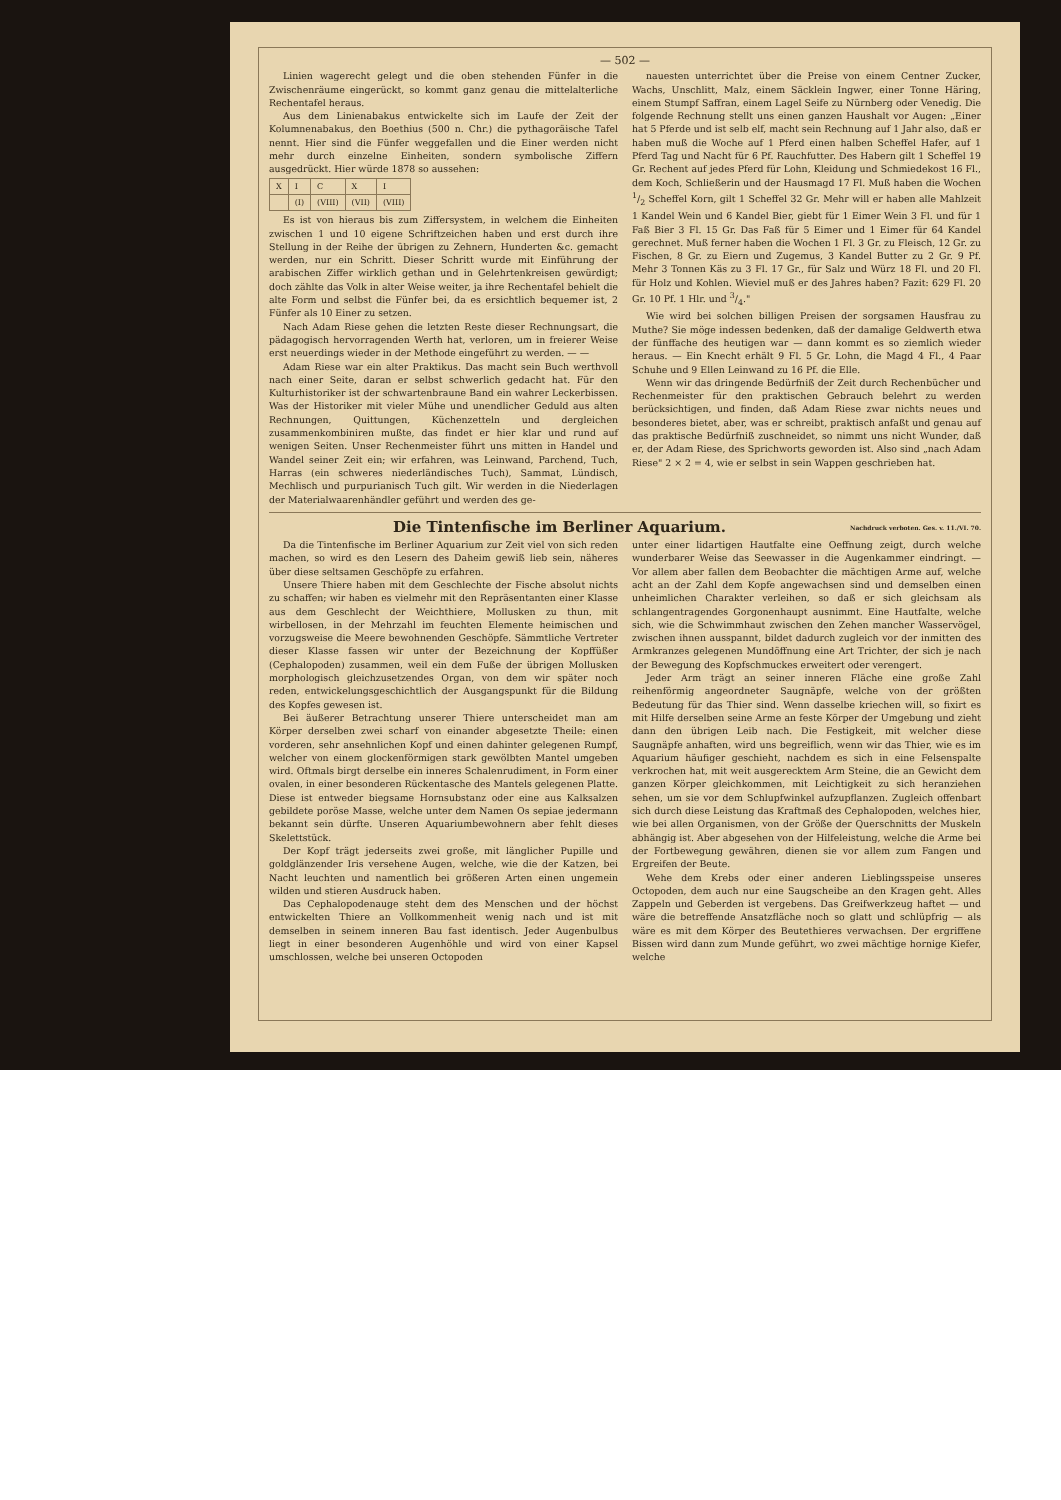— 502 —
Linien wagerecht gelegt und die oben stehenden Fünfer in die Zwischenräume eingerückt, so kommt ganz genau die mittelalterliche Rechentafel heraus.
Aus dem Linienabakus entwickelte sich im Laufe der Zeit der Kolumnenabakus, den Boethius (500 n. Chr.) die pythagoräische Tafel nennt. Hier sind die Fünfer weggefallen und die Einer werden nicht mehr durch einzelne Einheiten, sondern symbolische Ziffern ausgedrückt. Hier würde 1878 so aussehen:
| X | I | C | X | I |
| | (I) | (VIII) | (VII) | (VIII) |
Es ist von hieraus bis zum Ziffersystem, in welchem die Einheiten zwischen 1 und 10 eigene Schriftzeichen haben und erst durch ihre Stellung in der Reihe der übrigen zu Zehnern, Hunderten &c. gemacht werden, nur ein Schritt. Dieser Schritt wurde mit Einführung der arabischen Ziffer wirklich gethan und in Gelehrtenkreisen gewürdigt; doch zählte das Volk in alter Weise weiter, ja ihre Rechentafel behielt die alte Form und selbst die Fünfer bei, da es ersichtlich bequemer ist, 2 Fünfer als 10 Einer zu setzen.
Nach Adam Riese gehen die letzten Reste dieser Rechnungsart, die pädagogisch hervorragenden Werth hat, verloren, um in freierer Weise erst neuerdings wieder in der Methode eingeführt zu werden. — —
Adam Riese war ein alter Praktikus. Das macht sein Buch werthvoll nach einer Seite, daran er selbst schwerlich gedacht hat. Für den Kulturhistoriker ist der schwartenbraune Band ein wahrer Leckerbissen. Was der Historiker mit vieler Mühe und unendlicher Geduld aus alten Rechnungen, Quittungen, Küchenzetteln und dergleichen zusammenkombiniren mußte, das findet er hier klar und rund auf wenigen Seiten. Unser Rechenmeister führt uns mitten in Handel und Wandel seiner Zeit ein; wir erfahren, was Leinwand, Parchend, Tuch, Harras (ein schweres niederländisches Tuch), Sammat, Lündisch, Mechlisch und purpurianisch Tuch gilt. Wir werden in die Niederlagen der Materialwaarenhändler geführt und werden des ge-
nauesten unterrichtet über die Preise von einem Centner Zucker, Wachs, Unschlitt, Malz, einem Säcklein Ingwer, einer Tonne Häring, einem Stumpf Saffran, einem Lagel Seife zu Nürnberg oder Venedig. Die folgende Rechnung stellt uns einen ganzen Haushalt vor Augen: „Einer hat 5 Pferde und ist selb elf, macht sein Rechnung auf 1 Jahr also, daß er haben muß die Woche auf 1 Pferd einen halben Scheffel Hafer, auf 1 Pferd Tag und Nacht für 6 Pf. Rauchfutter. Des Habern gilt 1 Scheffel 19 Gr. Rechent auf jedes Pferd für Lohn, Kleidung und Schmiedekost 16 Fl., dem Koch, Schließerin und der Hausmagd 17 Fl. Muß haben die Wochen 1/2 Scheffel Korn, gilt 1 Scheffel 32 Gr. Mehr will er haben alle Mahlzeit 1 Kandel Wein und 6 Kandel Bier, giebt für 1 Eimer Wein 3 Fl. und für 1 Faß Bier 3 Fl. 15 Gr. Das Faß für 5 Eimer und 1 Eimer für 64 Kandel gerechnet. Muß ferner haben die Wochen 1 Fl. 3 Gr. zu Fleisch, 12 Gr. zu Fischen, 8 Gr. zu Eiern und Zugemus, 3 Kandel Butter zu 2 Gr. 9 Pf. Mehr 3 Tonnen Käs zu 3 Fl. 17 Gr., für Salz und Würz 18 Fl. und 20 Fl. für Holz und Kohlen. Wieviel muß er des Jahres haben? Fazit: 629 Fl. 20 Gr. 10 Pf. 1 Hlr. und 3/4."
Wie wird bei solchen billigen Preisen der sorgsamen Hausfrau zu Muthe? Sie möge indessen bedenken, daß der damalige Geldwerth etwa der fünffache des heutigen war — dann kommt es so ziemlich wieder heraus. — Ein Knecht erhält 9 Fl. 5 Gr. Lohn, die Magd 4 Fl., 4 Paar Schuhe und 9 Ellen Leinwand zu 16 Pf. die Elle.
Wenn wir das dringende Bedürfniß der Zeit durch Rechenbücher und Rechenmeister für den praktischen Gebrauch belehrt zu werden berücksichtigen, und finden, daß Adam Riese zwar nichts neues und besonderes bietet, aber, was er schreibt, praktisch anfaßt und genau auf das praktische Bedürfniß zuschneidet, so nimmt uns nicht Wunder, daß er, der Adam Riese, des Sprichworts geworden ist. Also sind „nach Adam Riese" 2 × 2 = 4, wie er selbst in sein Wappen geschrieben hat.
Die Tintenfische im Berliner Aquarium. Nachdruck verboten. Ges. v. 11./VI. 70.
Da die Tintenfische im Berliner Aquarium zur Zeit viel von sich reden machen, so wird es den Lesern des Daheim gewiß lieb sein, näheres über diese seltsamen Geschöpfe zu erfahren.
Unsere Thiere haben mit dem Geschlechte der Fische absolut nichts zu schaffen; wir haben es vielmehr mit den Repräsentanten einer Klasse aus dem Geschlecht der Weichthiere, Mollusken zu thun, mit wirbellosen, in der Mehrzahl im feuchten Elemente heimischen und vorzugsweise die Meere bewohnenden Geschöpfe. Sämmtliche Vertreter dieser Klasse fassen wir unter der Bezeichnung der Kopffüßer (Cephalopoden) zusammen, weil ein dem Fuße der übrigen Mollusken morphologisch gleichzusetzendes Organ, von dem wir später noch reden, entwickelungsgeschichtlich der Ausgangspunkt für die Bildung des Kopfes gewesen ist.
Bei äußerer Betrachtung unserer Thiere unterscheidet man am Körper derselben zwei scharf von einander abgesetzte Theile: einen vorderen, sehr ansehnlichen Kopf und einen dahinter gelegenen Rumpf, welcher von einem glockenförmigen stark gewölbten Mantel umgeben wird. Oftmals birgt derselbe ein inneres Schalenrudiment, in Form einer ovalen, in einer besonderen Rückentasche des Mantels gelegenen Platte. Diese ist entweder biegsame Hornsubstanz oder eine aus Kalksalzen gebildete poröse Masse, welche unter dem Namen Os sepiae jedermann bekannt sein dürfte. Unseren Aquariumbewohnern aber fehlt dieses Skelettstück.
Der Kopf trägt jederseits zwei große, mit länglicher Pupille und goldglänzender Iris versehene Augen, welche, wie die der Katzen, bei Nacht leuchten und namentlich bei größeren Arten einen ungemein wilden und stieren Ausdruck haben.
Das Cephalopodenauge steht dem des Menschen und der höchst entwickelten Thiere an Vollkommenheit wenig nach und ist mit demselben in seinem inneren Bau fast identisch. Jeder Augenbulbus liegt in einer besonderen Augenhöhle und wird von einer Kapsel umschlossen, welche bei unseren Octopoden
unter einer lidartigen Hautfalte eine Oeffnung zeigt, durch welche wunderbarer Weise das Seewasser in die Augenkammer eindringt. — Vor allem aber fallen dem Beobachter die mächtigen Arme auf, welche acht an der Zahl dem Kopfe angewachsen sind und demselben einen unheimlichen Charakter verleihen, so daß er sich gleichsam als schlangentragendes Gorgonenhaupt ausnimmt. Eine Hautfalte, welche sich, wie die Schwimmhaut zwischen den Zehen mancher Wasservögel, zwischen ihnen ausspannt, bildet dadurch zugleich vor der inmitten des Armkranzes gelegenen Mundöffnung eine Art Trichter, der sich je nach der Bewegung des Kopfschmuckes erweitert oder verengert.
Jeder Arm trägt an seiner inneren Fläche eine große Zahl reihenförmig angeordneter Saugnäpfe, welche von der größten Bedeutung für das Thier sind. Wenn dasselbe kriechen will, so fixirt es mit Hilfe derselben seine Arme an feste Körper der Umgebung und zieht dann den übrigen Leib nach. Die Festigkeit, mit welcher diese Saugnäpfe anhaften, wird uns begreiflich, wenn wir das Thier, wie es im Aquarium häufiger geschieht, nachdem es sich in eine Felsenspalte verkrochen hat, mit weit ausgerecktem Arm Steine, die an Gewicht dem ganzen Körper gleichkommen, mit Leichtigkeit zu sich heranziehen sehen, um sie vor dem Schlupfwinkel aufzupflanzen. Zugleich offenbart sich durch diese Leistung das Kraftmaß des Cephalopoden, welches hier, wie bei allen Organismen, von der Größe der Querschnitts der Muskeln abhängig ist. Aber abgesehen von der Hilfeleistung, welche die Arme bei der Fortbewegung gewähren, dienen sie vor allem zum Fangen und Ergreifen der Beute.
Wehe dem Krebs oder einer anderen Lieblingsspeise unseres Octopoden, dem auch nur eine Saugscheibe an den Kragen geht. Alles Zappeln und Geberden ist vergebens. Das Greifwerkzeug haftet — und wäre die betreffende Ansatzfläche noch so glatt und schlüpfrig — als wäre es mit dem Körper des Beutethieres verwachsen. Der ergriffene Bissen wird dann zum Munde geführt, wo zwei mächtige hornige Kiefer, welche